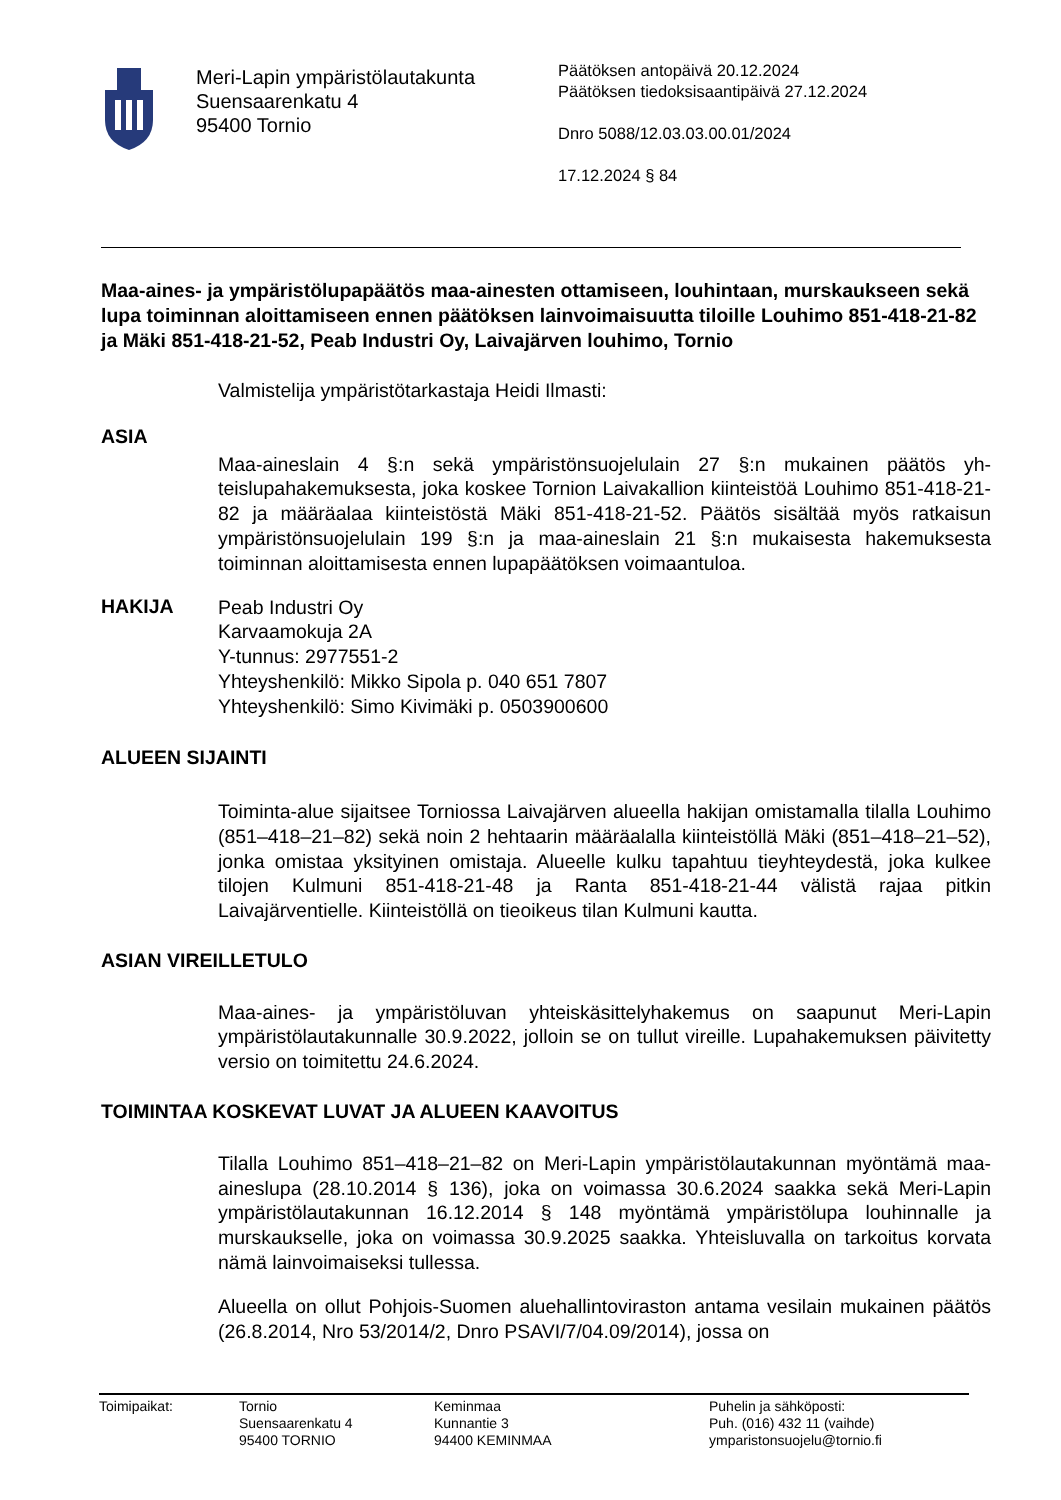Meri-Lapin ympäristölautakunta
Suensaarenkatu 4
95400 Tornio
Päätöksen antopäivä 20.12.2024
Päätöksen tiedoksisaantipäivä 27.12.2024
Dnro 5088/12.03.03.00.01/2024
17.12.2024 § 84
Maa-aines- ja ympäristölupapäätös maa-ainesten ottamiseen, louhintaan, murs­kaukseen sekä lupa toiminnan aloittamiseen ennen päätöksen lainvoimaisuutta ti­loille Louhimo 851-418-21-82 ja Mäki 851-418-21-52, Peab Industri Oy, Laivajärven louhimo, Tornio
Valmistelija ympäristötarkastaja Heidi Ilmasti:
ASIA
Maa-aineslain 4 §:n sekä ympäristönsuojelulain 27 §:n mukainen päätös yh­teislupahakemuksesta, joka koskee Tornion Laivakallion kiinteistöä Louhimo 851-418-21-82 ja määräalaa kiinteistöstä Mäki 851-418-21-52. Päätös sisältää myös ratkaisun ympäristönsuojelulain 199 §:n ja maa-aineslain 21 §:n mukai­sesta hakemuksesta toiminnan aloittamisesta ennen lupapäätöksen voimaan­tuloa.
HAKIJA
Peab Industri Oy
Karvaamokuja 2A
Y-tunnus: 2977551-2
Yhteyshenkilö: Mikko Sipola p. 040 651 7807
Yhteyshenkilö: Simo Kivimäki p. 0503900600
ALUEEN SIJAINTI
Toiminta-alue sijaitsee Torniossa Laivajärven alueella hakijan omistamalla ti­lalla Louhimo (851–418–21–82) sekä noin 2 hehtaarin määräalalla kiinteistöllä Mäki (851–418–21–52), jonka omistaa yksityinen omistaja. Alueelle kulku ta­pahtuu tieyhteydestä, joka kulkee tilojen Kulmuni 851-418-21-48 ja Ranta 851-418-21-44 välistä rajaa pitkin Laivajärventielle. Kiinteistöllä on tieoikeus tilan Kulmuni kautta.
ASIAN VIREILLETULO
Maa-aines- ja ympäristöluvan yhteiskäsittelyhakemus on saapunut Meri-Lapin ympäristölautakunnalle 30.9.2022, jolloin se on tullut vireille. Lupahakemuk­sen päivitetty versio on toimitettu 24.6.2024.
TOIMINTAA KOSKEVAT LUVAT JA ALUEEN KAAVOITUS
Tilalla Louhimo 851–418–21–82 on Meri-Lapin ympäristölautakunnan myön­tämä maa-aineslupa (28.10.2014 § 136), joka on voimassa 30.6.2024 saakka sekä Meri-Lapin ympäristölautakunnan 16.12.2014 § 148 myöntämä ympäris­tölupa louhinnalle ja murskaukselle, joka on voimassa 30.9.2025 saakka. Yh­teisluvalla on tarkoitus korvata nämä lainvoimaiseksi tullessa.
Alueella on ollut Pohjois-Suomen aluehallintoviraston antama vesilain mukai­nen päätös (26.8.2014, Nro 53/2014/2, Dnro PSAVI/7/04.09/2014), jossa on
Toimipaikat: Tornio
Suensaarenkatu 4
95400 TORNIO
Keminmaa
Kunnantie 3
94400 KEMINMAA
Puhelin ja sähköposti:
Puh. (016) 432 11 (vaihde)
ymparistonsuojelu@tornio.fi